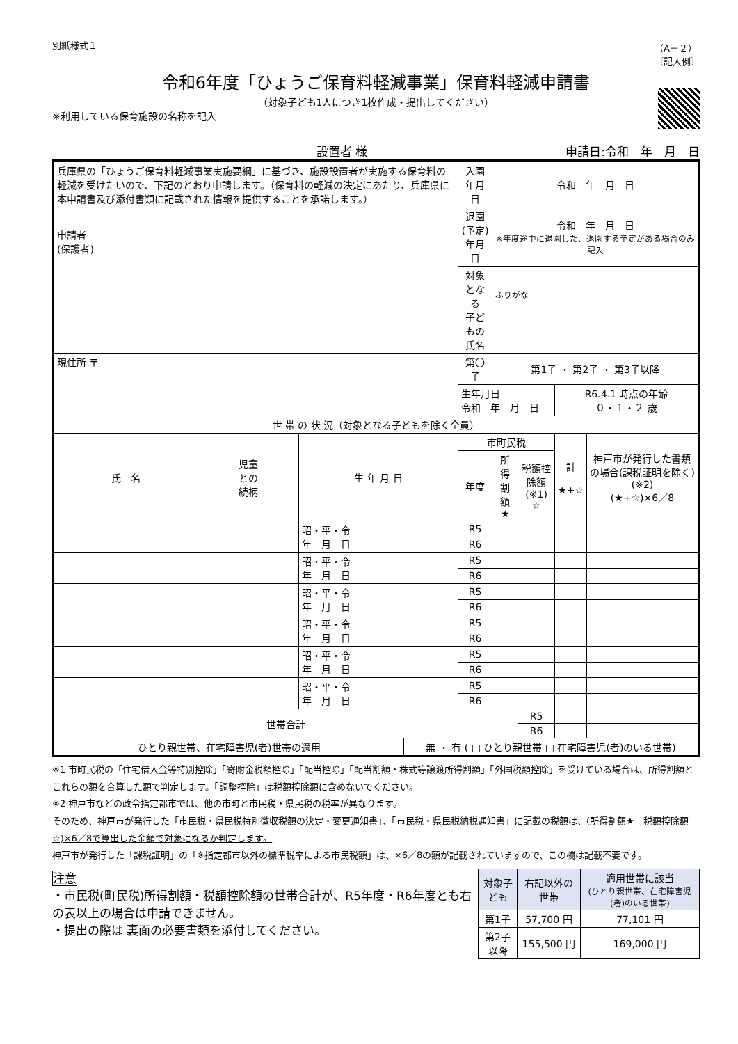別紙様式１ （A－２）
〔記入例〕
令和6年度「ひょうご保育料軽減事業」保育料軽減申請書
（対象子ども1人につき1枚作成・提出してください）
※利用している保育施設の名称を記入
設置者 様 申請日:令和　年　月　日
| 兵庫県の「ひょうご保育料軽減事業実施要綱」に基づき、施設設置者が実施する保育料の軽減を受けたいので、下記のとおり申請します。（保育料の軽減の決定にあたり、兵庫県に本申請書及び添付書類に記載された情報を提供することを承諾します。） 申請者 (保護者) | | | | 入園年月日 | 令和 年 月 日 | | | |
| | | | | 退園(予定) 年月日 | 令和 年 月 日 ※年度途中に退園した、退園する予定がある場合のみ記入 | | | |
| | | | | 対象となる 子どもの氏名 | ふりがな | | | |
| 現住所 〒 | | | | 第〇子 | 第1子 ・ 第2子 ・ 第3子以降 | | | |
| | | | | 生年月日 令和 年 月 日 | | | R6.4.1 時点の年齢 ０・１・２ 歳 | |
| 世 帯 の 状 況（対象となる子どもを除く全員） | | | | | | | | |
| 氏 名 | 児童 との 続柄 | 生 年 月 日 | | 市町民税 | | | 計 ★+☆ | 神戸市が発行した書類の場合(課税証明を除く)(※2) (★+☆)×6／8 |
| | | | | 年度 | 所得割額 ★ | 税額控除額 (※1) ☆ | | |
| | | 昭・平・令 年 月 日 | | R5 | | | | |
| | | | | R6 | | | | |
| | | 昭・平・令 年 月 日 | | R5 | | | | |
| | | | | R6 | | | | |
| | | 昭・平・令 年 月 日 | | R5 | | | | |
| | | | | R6 | | | | |
| | | 昭・平・令 年 月 日 | | R5 | | | | |
| | | | | R6 | | | | |
| | | 昭・平・令 年 月 日 | | R5 | | | | |
| | | | | R6 | | | | |
| | | 昭・平・令 年 月 日 | | R5 | | | | |
| | | | | R6 | | | | |
| 世帯合計 | | | | | | R5 | | |
| | | | | | | R6 | | |
| ひとり親世帯、在宅障害児(者)世帯の適用 | | | 無 ・ 有 ( □ ひとり親世帯 □ 在宅障害児(者)のいる世帯) | | | | | |
※1 市町民税の「住宅借入金等特別控除」「寄附金税額控除」「配当控除」「配当割額・株式等譲渡所得割額」「外国税額控除」を受けている場合は、所得割額とこれらの額を合算した額で判定します。「調整控除」は税額控除額に含めないでください。
※2 神戸市などの政令指定都市では、他の市町と市民税・県民税の税率が異なります。
そのため、神戸市が発行した「市民税・県民税特別徴収税額の決定・変更通知書」、「市民税・県民税納税通知書」に記載の税額は、(所得割額★＋税額控除額☆)×6／8で算出した金額で対象になるか判定します。
神戸市が発行した「課税証明」の「※指定都市以外の標準税率による市民税額」は、×6／8の額が記載されていますので、この欄は記載不要です。
注意
・市民税(町民税)所得割額・税額控除額の世帯合計が、R5年度・R6年度とも右の表以上の場合は申請できません。
・提出の際は 裏面の必要書類を添付してください。
| 対象子ども | 右記以外の世帯 | 適用世帯に該当 (ひとり親世帯、在宅障害児(者)のいる世帯) |
| --- | --- | --- |
| 第1子 | 57,700 円 | 77,101 円 |
| 第2子以降 | 155,500 円 | 169,000 円 |